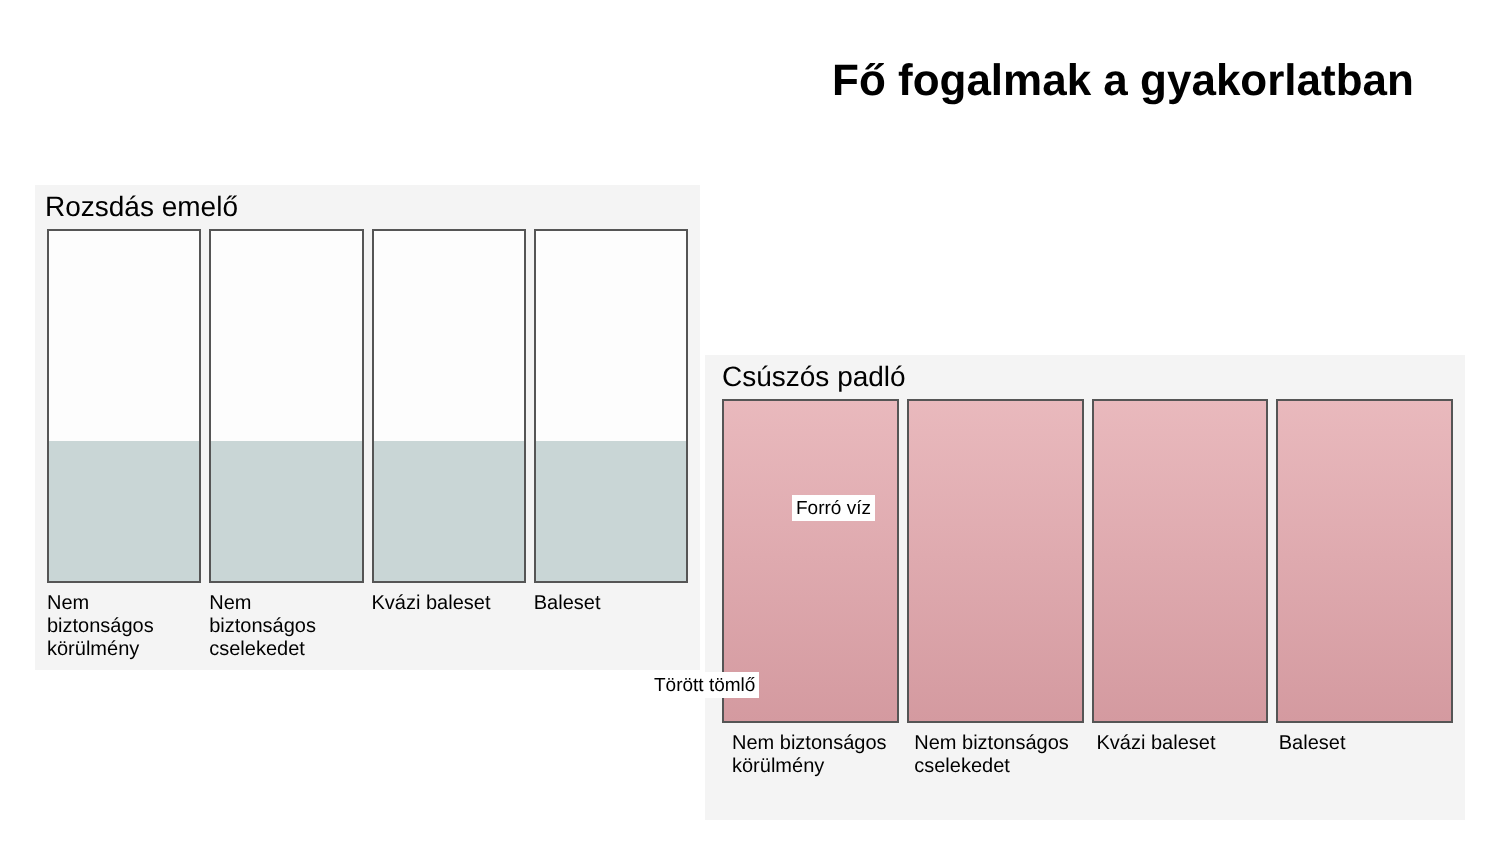Fő fogalmak a gyakorlatban
Rozsdás emelő
Nem biztonságos körülmény Nem biztonságos cselekedet Kvázi baleset Baleset
Csúszós padló
Nem biztonságos körülmény Nem biztonságos cselekedet Kvázi baleset Baleset
Forró víz
Törött tömlő